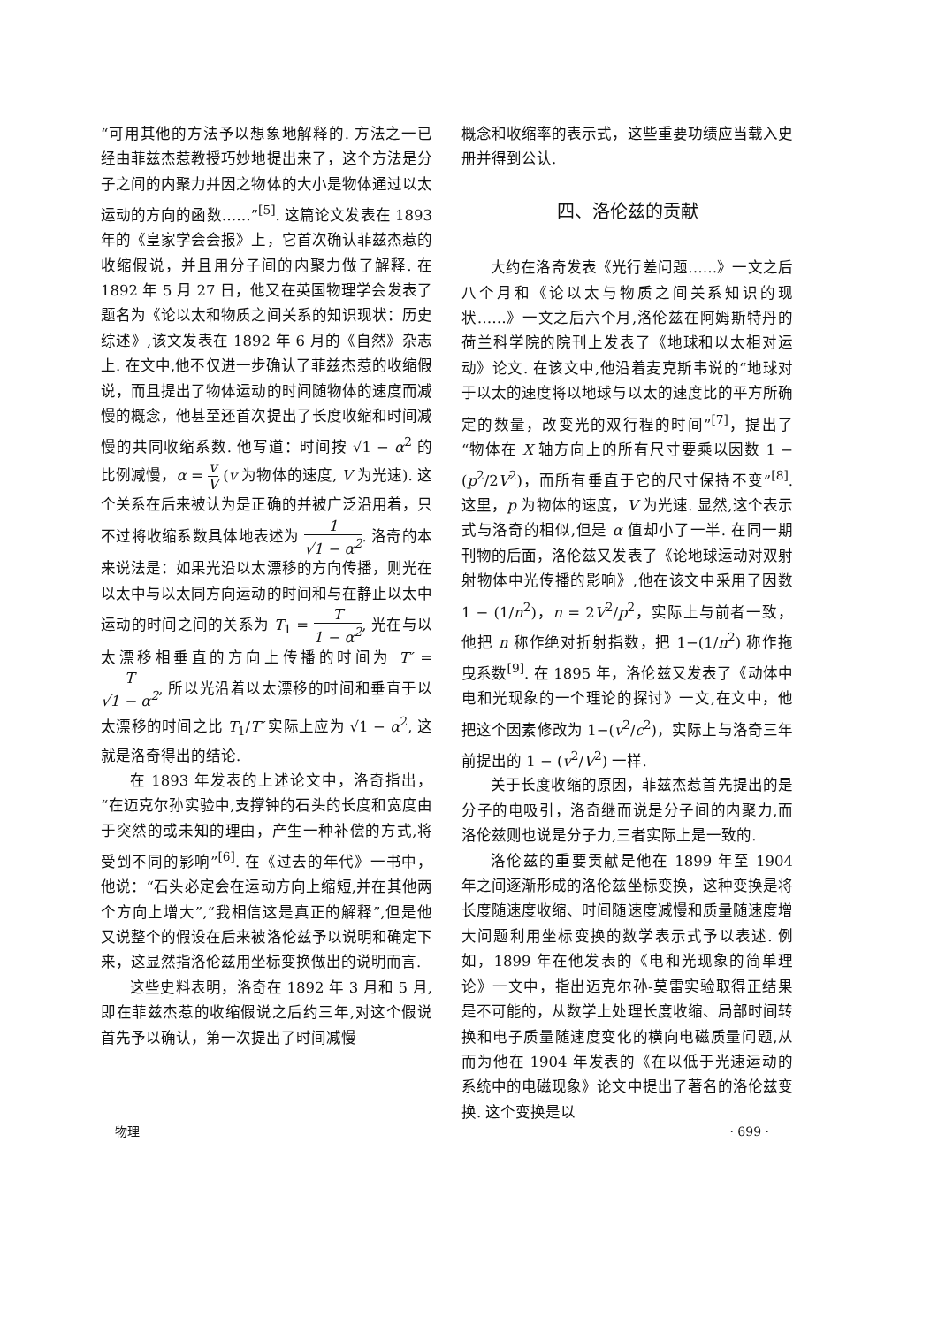“可用其他的方法予以想象地解释的. 方法之一已经由菲兹杰惹教授巧妙地提出来了，这个方法是分子之间的内聚力并因之物体的大小是物体通过以太运动的方向的函数……”<sup>[5]</sup>. 这篇论文发表在 1893 年的《皇家学会会报》上，它首次确认菲兹杰惹的收缩假说，并且用分子间的内聚力做了解释. 在 1892 年 5 月 27 日，他又在英国物理学会发表了题名为《论以太和物质之间关系的知识现状：历史综述》,该文发表在 1892 年 6 月的《自然》杂志上. 在文中,他不仅进一步确认了菲兹杰惹的收缩假说，而且提出了物体运动的时间随物体的速度而减慢的概念，他甚至还首次提出了长度收缩和时间减慢的共同收缩系数. 他写道：时间按 √1 − α<sup>2</sup> 的比例减慢，α = v V (v 为物体的速度, V 为光速). 这个关系在后来被认为是正确的并被广泛沿用着，只不过将收缩系数具体地表述为 1 √1 − α<sup>2</sup>. 洛奇的本来说法是：如果光沿以太漂移的方向传播，则光在以太中与以太同方向运动的时间和与在静止以太中运动的时间之间的关系为 T<sub>1</sub> = T 1 − α<sup>2</sup>, 光在与以太漂移相垂直的方向上传播的时间为 T′ = T √1 − α<sup>2</sup>, 所以光沿着以太漂移的时间和垂直于以太漂移的时间之比 T<sub>1</sub>/T′ 实际上应为 √1 − α<sup>2</sup>, 这就是洛奇得出的结论.
在 1893 年发表的上述论文中，洛奇指出，“在迈克尔孙实验中,支撑钟的石头的长度和宽度由于突然的或未知的理由，产生一种补偿的方式,将受到不同的影响”<sup>[6]</sup>. 在《过去的年代》一书中，他说：“石头必定会在运动方向上缩短,并在其他两个方向上增大”,“我相信这是真正的解释”,但是他又说整个的假设在后来被洛伦兹予以说明和确定下来，这显然指洛伦兹用坐标变换做出的说明而言.
这些史料表明，洛奇在 1892 年 3 月和 5 月,即在菲兹杰惹的收缩假说之后约三年,对这个假说首先予以确认，第一次提出了时间减慢
概念和收缩率的表示式，这些重要功绩应当载入史册并得到公认.
四、洛伦兹的贡献
大约在洛奇发表《光行差问题……》一文之后八个月和《论以太与物质之间关系知识的现状……》一文之后六个月,洛伦兹在阿姆斯特丹的荷兰科学院的院刊上发表了《地球和以太相对运动》论文. 在该文中,他沿着麦克斯韦说的“地球对于以太的速度将以地球与以太的速度比的平方所确定的数量，改变光的双行程的时间”<sup>[7]</sup>，提出了“物体在 X 轴方向上的所有尺寸要乘以因数 1 − (p<sup>2</sup>/2V<sup>2</sup>)，而所有垂直于它的尺寸保持不变”<sup>[8]</sup>. 这里，p 为物体的速度，V 为光速. 显然,这个表示式与洛奇的相似,但是 α 值却小了一半. 在同一期刊物的后面，洛伦兹又发表了《论地球运动对双射射物体中光传播的影响》,他在该文中采用了因数 1 − (1/n<sup>2</sup>)，n = 2V<sup>2</sup>/p<sup>2</sup>，实际上与前者一致，他把 n 称作绝对折射指数，把 1−(1/n<sup>2</sup>) 称作拖曳系数<sup>[9]</sup>. 在 1895 年，洛伦兹又发表了《动体中电和光现象的一个理论的探讨》一文,在文中，他把这个因素修改为 1−(v<sup>2</sup>/c<sup>2</sup>)，实际上与洛奇三年前提出的 1 − (v<sup>2</sup>/V<sup>2</sup>) 一样.
关于长度收缩的原因，菲兹杰惹首先提出的是分子的电吸引，洛奇继而说是分子间的内聚力,而洛伦兹则也说是分子力,三者实际上是一致的.
洛伦兹的重要贡献是他在 1899 年至 1904 年之间逐渐形成的洛伦兹坐标变换，这种变换是将长度随速度收缩、时间随速度减慢和质量随速度增大问题利用坐标变换的数学表示式予以表述. 例如，1899 年在他发表的《电和光现象的简单理论》一文中，指出迈克尔孙-莫雷实验取得正结果是不可能的，从数学上处理长度收缩、局部时间转换和电子质量随速度变化的横向电磁质量问题,从而为他在 1904 年发表的《在以低于光速运动的系统中的电磁现象》论文中提出了著名的洛伦兹变换. 这个变换是以
物理 · 699 ·